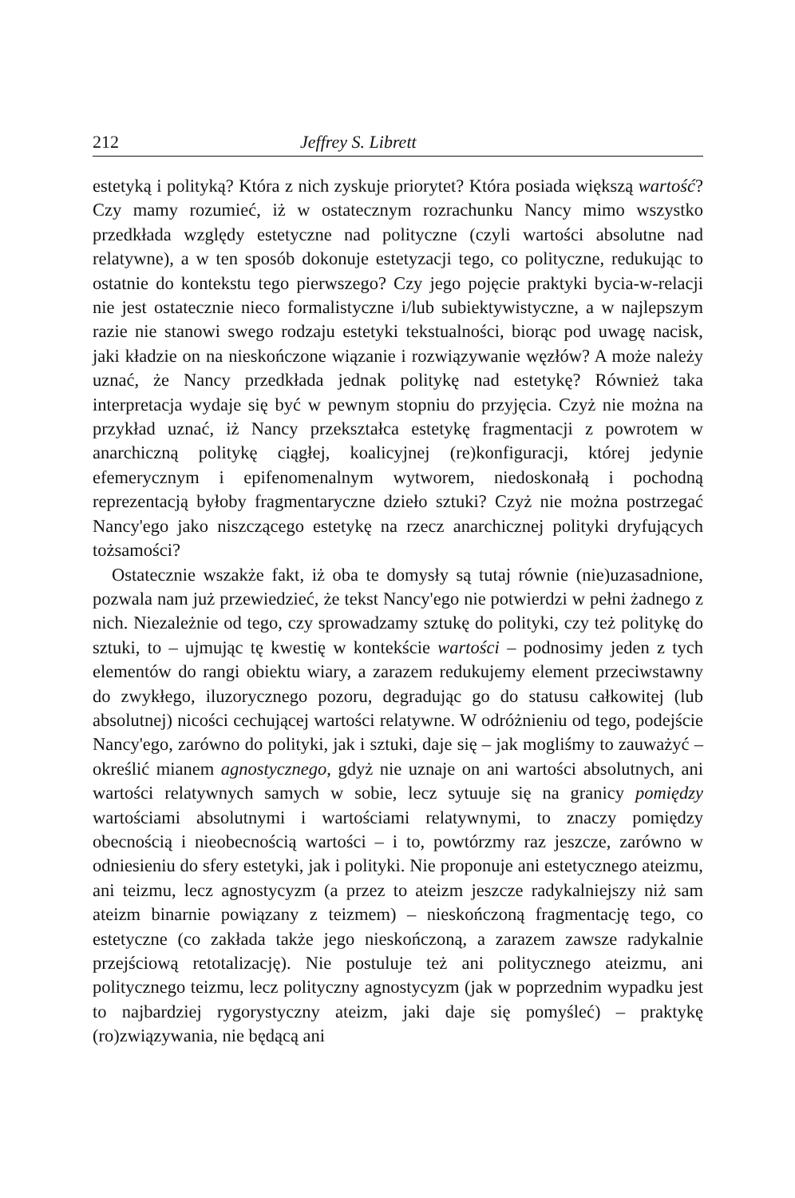212 Jeffrey S. Librett
estetyką i polityką? Która z nich zyskuje priorytet? Która posiada większą wartość? Czy mamy rozumieć, iż w ostatecznym rozrachunku Nancy mimo wszystko przedkłada względy estetyczne nad polityczne (czyli wartości absolutne nad relatywne), a w ten sposób dokonuje estetyzacji tego, co polityczne, redukując to ostatnie do kontekstu tego pierwszego? Czy jego pojęcie praktyki bycia-w-relacji nie jest ostatecznie nieco formalistyczne i/lub subiektywistyczne, a w najlepszym razie nie stanowi swego rodzaju estetyki tekstualności, biorąc pod uwagę nacisk, jaki kładzie on na nieskończone wiązanie i rozwiązywanie węzłów? A może należy uznać, że Nancy przedkłada jednak politykę nad estetykę? Również taka interpretacja wydaje się być w pewnym stopniu do przyjęcia. Czyż nie można na przykład uznać, iż Nancy przekształca estetykę fragmentacji z powrotem w anarchiczną politykę ciągłej, koalicyjnej (re)konfiguracji, której jedynie efemerycznym i epifenomenalnym wytworem, niedoskonałą i pochodną reprezentacją byłoby fragmentaryczne dzieło sztuki? Czyż nie można postrzegać Nancy'ego jako niszczącego estetykę na rzecz anarchicznej polityki dryfujących tożsamości?
Ostatecznie wszakże fakt, iż oba te domysły są tutaj równie (nie)uzasadnione, pozwala nam już przewiedzieć, że tekst Nancy'ego nie potwierdzi w pełni żadnego z nich. Niezależnie od tego, czy sprowadzamy sztukę do polityki, czy też politykę do sztuki, to – ujmując tę kwestię w kontekście wartości – podnosimy jeden z tych elementów do rangi obiektu wiary, a zarazem redukujemy element przeciwstawny do zwykłego, iluzorycznego pozoru, degradując go do statusu całkowitej (lub absolutnej) nicości cechującej wartości relatywne. W odróżnieniu od tego, podejście Nancy'ego, zarówno do polityki, jak i sztuki, daje się – jak mogliśmy to zauważyć – określić mianem agnostycznego, gdyż nie uznaje on ani wartości absolutnych, ani wartości relatywnych samych w sobie, lecz sytuuje się na granicy pomiędzy wartościami absolutnymi i wartościami relatywnymi, to znaczy pomiędzy obecnością i nieobecnością wartości – i to, powtórzmy raz jeszcze, zarówno w odniesieniu do sfery estetyki, jak i polityki. Nie proponuje ani estetycznego ateizmu, ani teizmu, lecz agnostycyzm (a przez to ateizm jeszcze radykalniejszy niż sam ateizm binarnie powiązany z teizmem) – nieskończoną fragmentację tego, co estetyczne (co zakłada także jego nieskończoną, a zarazem zawsze radykalnie przejściową retotalizację). Nie postuluje też ani politycznego ateizmu, ani politycznego teizmu, lecz polityczny agnostycyzm (jak w poprzednim wypadku jest to najbardziej rygorystyczny ateizm, jaki daje się pomyśleć) – praktykę (ro)związywania, nie będącą ani